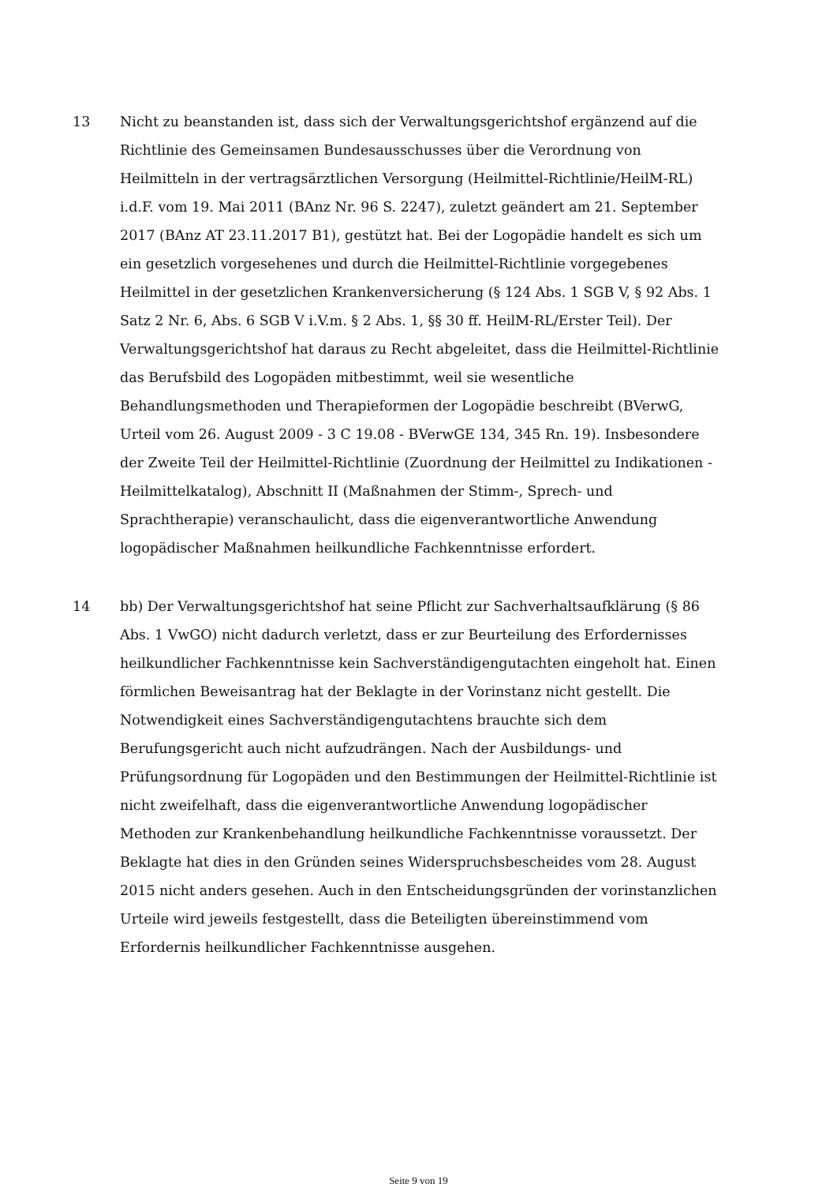13 Nicht zu beanstanden ist, dass sich der Verwaltungsgerichtshof ergänzend auf die Richtlinie des Gemeinsamen Bundesausschusses über die Verordnung von Heilmitteln in der vertragsärztlichen Versorgung (Heilmittel-Richtlinie/HeilM-RL) i.d.F. vom 19. Mai 2011 (BAnz Nr. 96 S. 2247), zuletzt geändert am 21. September 2017 (BAnz AT 23.11.2017 B1), gestützt hat. Bei der Logopädie handelt es sich um ein gesetzlich vorgesehenes und durch die Heilmittel-Richtlinie vorgegebenes Heilmittel in der gesetzlichen Krankenversicherung (§ 124 Abs. 1 SGB V, § 92 Abs. 1 Satz 2 Nr. 6, Abs. 6 SGB V i.V.m. § 2 Abs. 1, §§ 30 ff. HeilM-RL/Erster Teil). Der Verwaltungsgerichtshof hat daraus zu Recht abgeleitet, dass die Heilmittel-Richtlinie das Berufsbild des Logopäden mitbestimmt, weil sie wesentliche Behandlungsmethoden und Therapieformen der Logopädie beschreibt (BVerwG, Urteil vom 26. August 2009 - 3 C 19.08 - BVerwGE 134, 345 Rn. 19). Insbesondere der Zweite Teil der Heilmittel-Richtlinie (Zuordnung der Heilmittel zu Indikationen - Heilmittelkatalog), Abschnitt II (Maßnahmen der Stimm-, Sprech- und Sprachtherapie) veranschaulicht, dass die eigenverantwortliche Anwendung logopädischer Maßnahmen heilkundliche Fachkenntnisse erfordert.
14 bb) Der Verwaltungsgerichtshof hat seine Pflicht zur Sachverhaltsaufklärung (§ 86 Abs. 1 VwGO) nicht dadurch verletzt, dass er zur Beurteilung des Erfordernisses heilkundlicher Fachkenntnisse kein Sachverständigengutachten eingeholt hat. Einen förmlichen Beweisantrag hat der Beklagte in der Vorinstanz nicht gestellt. Die Notwendigkeit eines Sachverständigengutachtens brauchte sich dem Berufungsgericht auch nicht aufzudrängen. Nach der Ausbildungs- und Prüfungsordnung für Logopäden und den Bestimmungen der Heilmittel-Richtlinie ist nicht zweifelhaft, dass die eigenverantwortliche Anwendung logopädischer Methoden zur Krankenbehandlung heilkundliche Fachkenntnisse voraussetzt. Der Beklagte hat dies in den Gründen seines Widerspruchsbescheides vom 28. August 2015 nicht anders gesehen. Auch in den Entscheidungsgründen der vorinstanzlichen Urteile wird jeweils festgestellt, dass die Beteiligten übereinstimmend vom Erfordernis heilkundlicher Fachkenntnisse ausgehen.
Seite 9 von 19